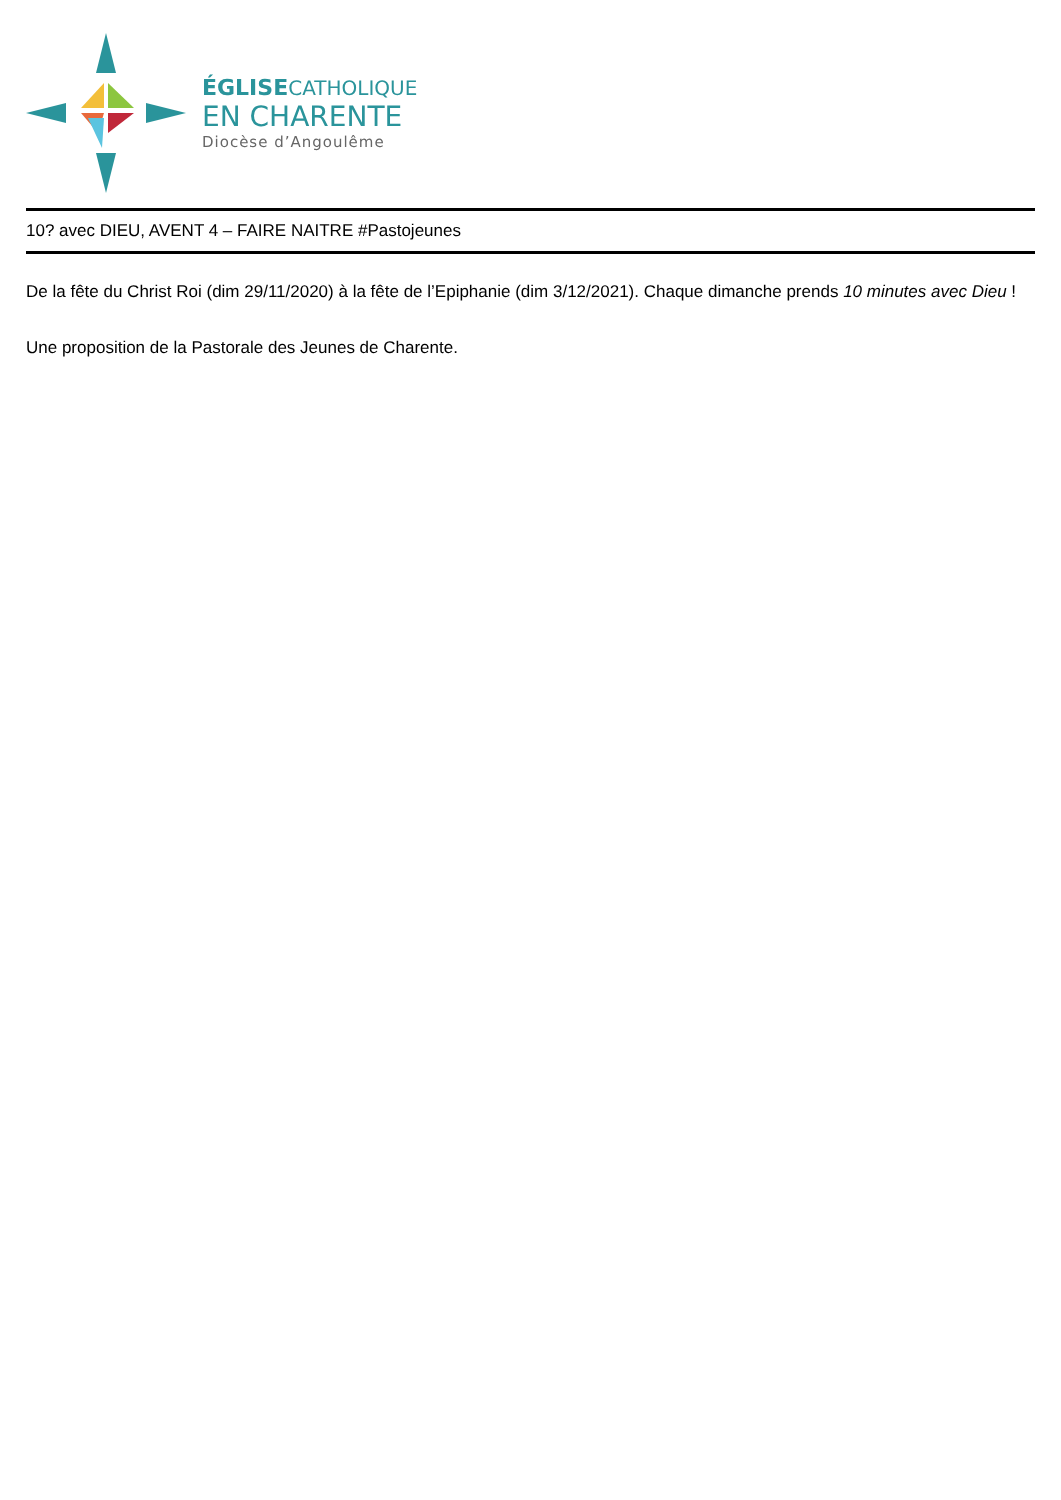ÉGLISECATHOLIQUE
EN CHARENTE
Diocèse d’Angoulême
10? avec DIEU, AVENT 4 – FAIRE NAITRE #Pastojeunes
De la fête du Christ Roi (dim 29/11/2020) à la fête de l’Epiphanie (dim 3/12/2021). Chaque dimanche prends 10 minutes avec Dieu !
Une proposition de la Pastorale des Jeunes de Charente.